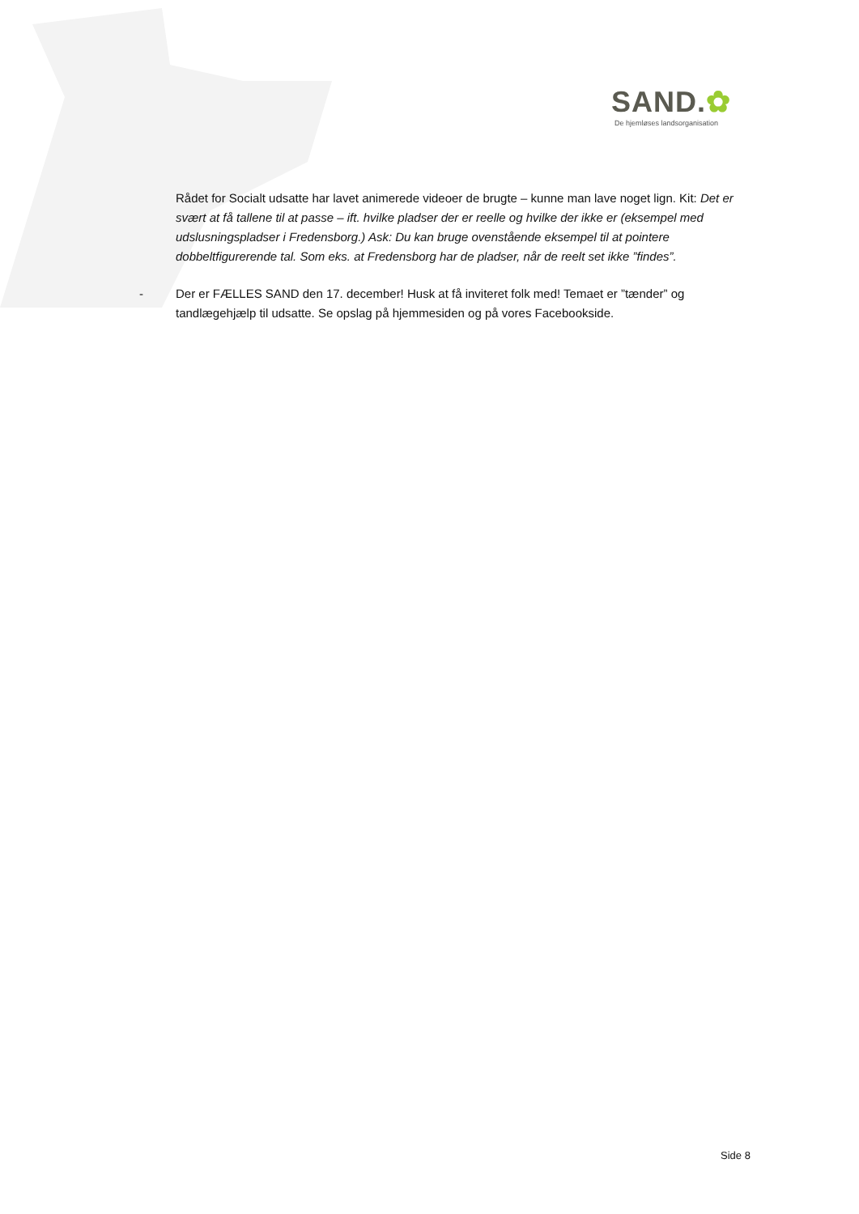SAND.✿
De hjemløses landsorganisation
Rådet for Socialt udsatte har lavet animerede videoer de brugte – kunne man lave noget lign. Kit: Det er svært at få tallene til at passe – ift. hvilke pladser der er reelle og hvilke der ikke er (eksempel med udslusningspladser i Fredensborg.) Ask: Du kan bruge ovenstående eksempel til at pointere dobbeltfigurerende tal. Som eks. at Fredensborg har de pladser, når de reelt set ikke ”findes”.
- Der er FÆLLES SAND den 17. december! Husk at få inviteret folk med! Temaet er ”tænder” og tandlægehjælp til udsatte. Se opslag på hjemmesiden og på vores Facebookside.
Side 8